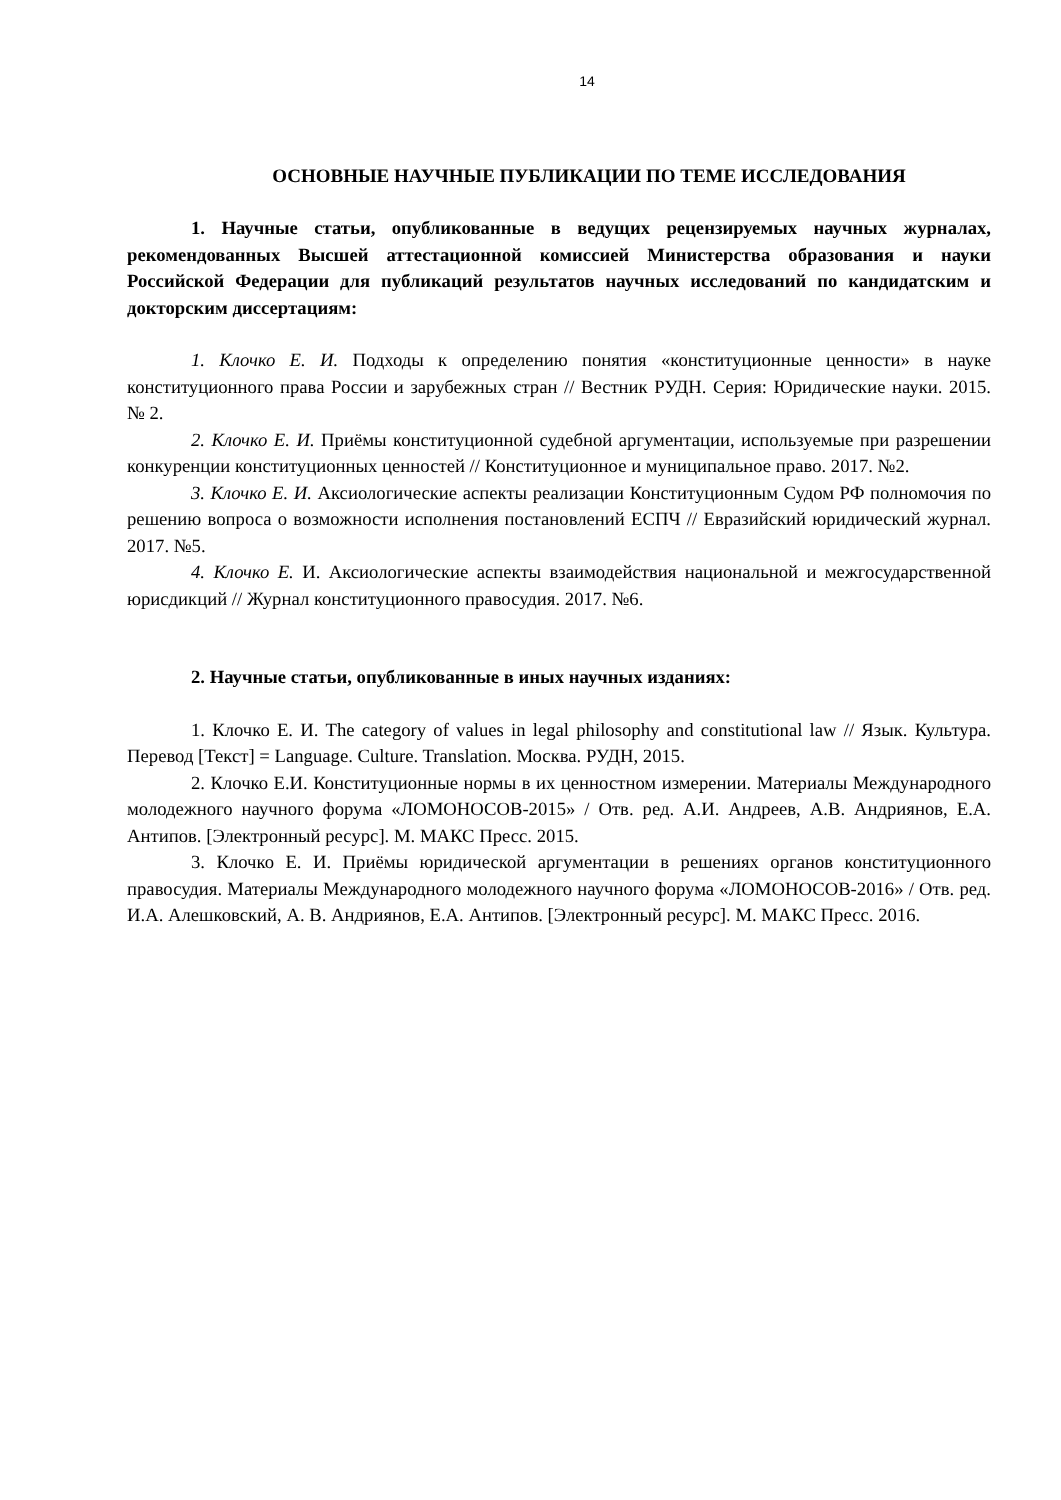14
ОСНОВНЫЕ НАУЧНЫЕ ПУБЛИКАЦИИ ПО ТЕМЕ ИССЛЕДОВАНИЯ
1. Научные статьи, опубликованные в ведущих рецензируемых научных журналах, рекомендованных Высшей аттестационной комиссией Министерства образования и науки Российской Федерации для публикаций результатов научных исследований по кандидатским и докторским диссертациям:
1. Клочко Е. И. Подходы к определению понятия «конституционные ценности» в науке конституционного права России и зарубежных стран // Вестник РУДН. Серия: Юридические науки. 2015. № 2.
2. Клочко Е. И. Приёмы конституционной судебной аргументации, используемые при разрешении конкуренции конституционных ценностей // Конституционное и муниципальное право. 2017. №2.
3. Клочко Е. И. Аксиологические аспекты реализации Конституционным Судом РФ полномочия по решению вопроса о возможности исполнения постановлений ЕСПЧ // Евразийский юридический журнал. 2017. №5.
4. Клочко Е. И. Аксиологические аспекты взаимодействия национальной и межгосударственной юрисдикций // Журнал конституционного правосудия. 2017. №6.
2. Научные статьи, опубликованные в иных научных изданиях:
1. Клочко Е. И. The category of values in legal philosophy and constitutional law // Язык. Культура. Перевод [Текст] = Language. Culture. Translation. Москва. РУДН, 2015.
2. Клочко Е.И. Конституционные нормы в их ценностном измерении. Материалы Международного молодежного научного форума «ЛОМОНОСОВ-2015» / Отв. ред. А.И. Андреев, А.В. Андриянов, Е.А. Антипов. [Электронный ресурс]. М. МАКС Пресс. 2015.
3. Клочко Е. И. Приёмы юридической аргументации в решениях органов конституционного правосудия. Материалы Международного молодежного научного форума «ЛОМОНОСОВ-2016» / Отв. ред. И.А. Алешковский, А. В. Андриянов, Е.А. Антипов. [Электронный ресурс]. М. МАКС Пресс. 2016.